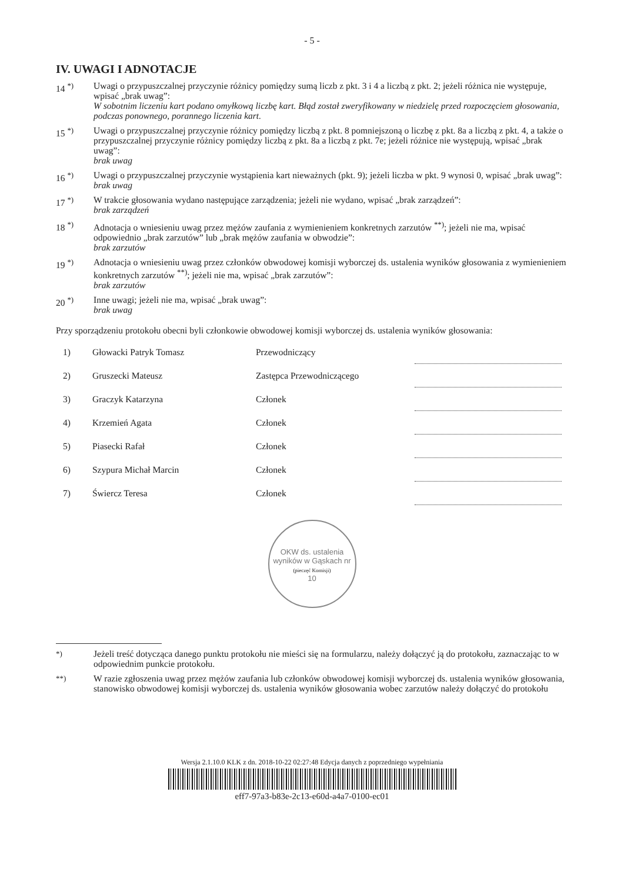- 5 -
IV. UWAGI I ADNOTACJE
14 <sup>*)</sup> Uwagi o przypuszczalnej przyczynie różnicy pomiędzy sumą liczb z pkt. 3 i 4 a liczbą z pkt. 2; jeżeli różnica nie występuje, wpisać „brak uwag”:
W sobotnim liczeniu kart podano omyłkową liczbę kart. Błąd został zweryfikowany w niedzielę przed rozpoczęciem głosowania, podczas ponownego, porannego liczenia kart.
15 <sup>*)</sup> Uwagi o przypuszczalnej przyczynie różnicy pomiędzy liczbą z pkt. 8 pomniejszoną o liczbę z pkt. 8a a liczbą z pkt. 4, a także o przypuszczalnej przyczynie różnicy pomiędzy liczbą z pkt. 8a a liczbą z pkt. 7e; jeżeli różnice nie występują, wpisać „brak uwag”:
brak uwag
16 <sup>*)</sup> Uwagi o przypuszczalnej przyczynie wystąpienia kart nieważnych (pkt. 9); jeżeli liczba w pkt. 9 wynosi 0, wpisać „brak uwag”:
brak uwag
17 <sup>*)</sup> W trakcie głosowania wydano następujące zarządzenia; jeżeli nie wydano, wpisać „brak zarządzeń”:
brak zarządzeń
18 <sup>*)</sup> Adnotacja o wniesieniu uwag przez mężów zaufania z wymienieniem konkretnych zarzutów <sup>**)</sup>; jeżeli nie ma, wpisać odpowiednio „brak zarzutów” lub „brak mężów zaufania w obwodzie”:
brak zarzutów
19 <sup>*)</sup> Adnotacja o wniesieniu uwag przez członków obwodowej komisji wyborczej ds. ustalenia wyników głosowania z wymienieniem konkretnych zarzutów <sup>**)</sup>; jeżeli nie ma, wpisać „brak zarzutów”:
brak zarzutów
20 <sup>*)</sup> Inne uwagi; jeżeli nie ma, wpisać „brak uwag”:
brak uwag
Przy sporządzeniu protokołu obecni byli członkowie obwodowej komisji wyborczej ds. ustalenia wyników głosowania:
| 1) | Głowacki Patryk Tomasz | Przewodniczący | |
| 2) | Gruszecki Mateusz | Zastępca Przewodniczącego | |
| 3) | Graczyk Katarzyna | Członek | |
| 4) | Krzemień Agata | Członek | |
| 5) | Piasecki Rafał | Członek | |
| 6) | Szypura Michał Marcin | Członek | |
| 7) | Świercz Teresa | Członek | |
OKW ds. ustalenia wyników w Gąskach nr
(pieczęć Komisji)
10
<sup>*)</sup> Jeżeli treść dotycząca danego punktu protokołu nie mieści się na formularzu, należy dołączyć ją do protokołu, zaznaczając to w odpowiednim punkcie protokołu.
<sup>**)</sup> W razie zgłoszenia uwag przez mężów zaufania lub członków obwodowej komisji wyborczej ds. ustalenia wyników głosowania, stanowisko obwodowej komisji wyborczej ds. ustalenia wyników głosowania wobec zarzutów należy dołączyć do protokołu
Wersja 2.1.10.0 KLK z dn. 2018-10-22 02:27:48 Edycja danych z poprzedniego wypełniania
eff7-97a3-b83e-2c13-e60d-a4a7-0100-ec01